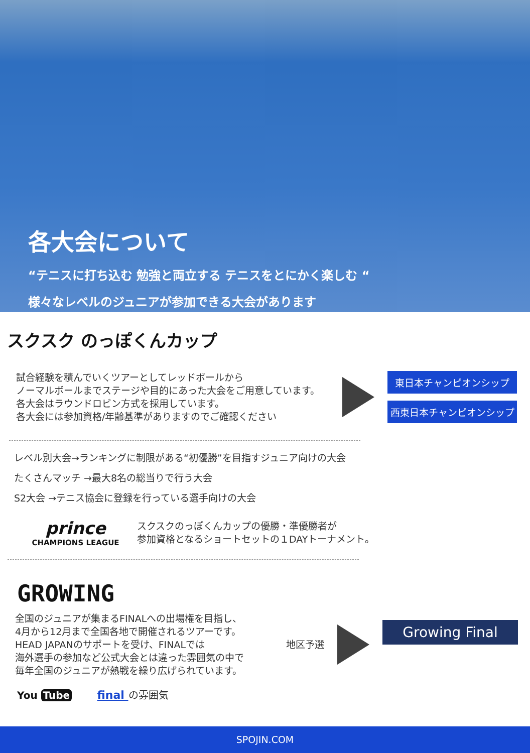各大会について
“テニスに打ち込む 勉強と両立する テニスをとにかく楽しむ “
様々なレベルのジュニアが参加できる大会があります
スクスク のっぽくんカップ
試合経験を積んでいくツアーとしてレッドボールから
ノーマルボールまでステージや目的にあった大会をご用意しています。
各大会はラウンドロビン方式を採用しています。
各大会には参加資格/年齢基準がありますのでご確認ください
東日本チャンピオンシップ
西東日本チャンピオンシップ
レベル別大会→ランキングに制限がある“初優勝”を目指すジュニア向けの大会
たくさんマッチ →最大8名の総当りで行う大会
S2大会 →テニス協会に登録を行っている選手向けの大会
prince
CHAMPIONS LEAGUE
スクスクのっぽくんカップの優勝・準優勝者が
参加資格となるショートセットの１DAYトーナメント。
GROWING
全国のジュニアが集まるFINALへの出場権を目指し、
4月から12月まで全国各地で開催されるツアーです。
HEAD JAPANのサポートを受け、FINALでは
海外選手の参加など公式大会とは違った雰囲気の中で
毎年全国のジュニアが熱戦を繰り広げられています。
地区予選
Growing Final
You Tube final の雰囲気
SPOJIN.COM